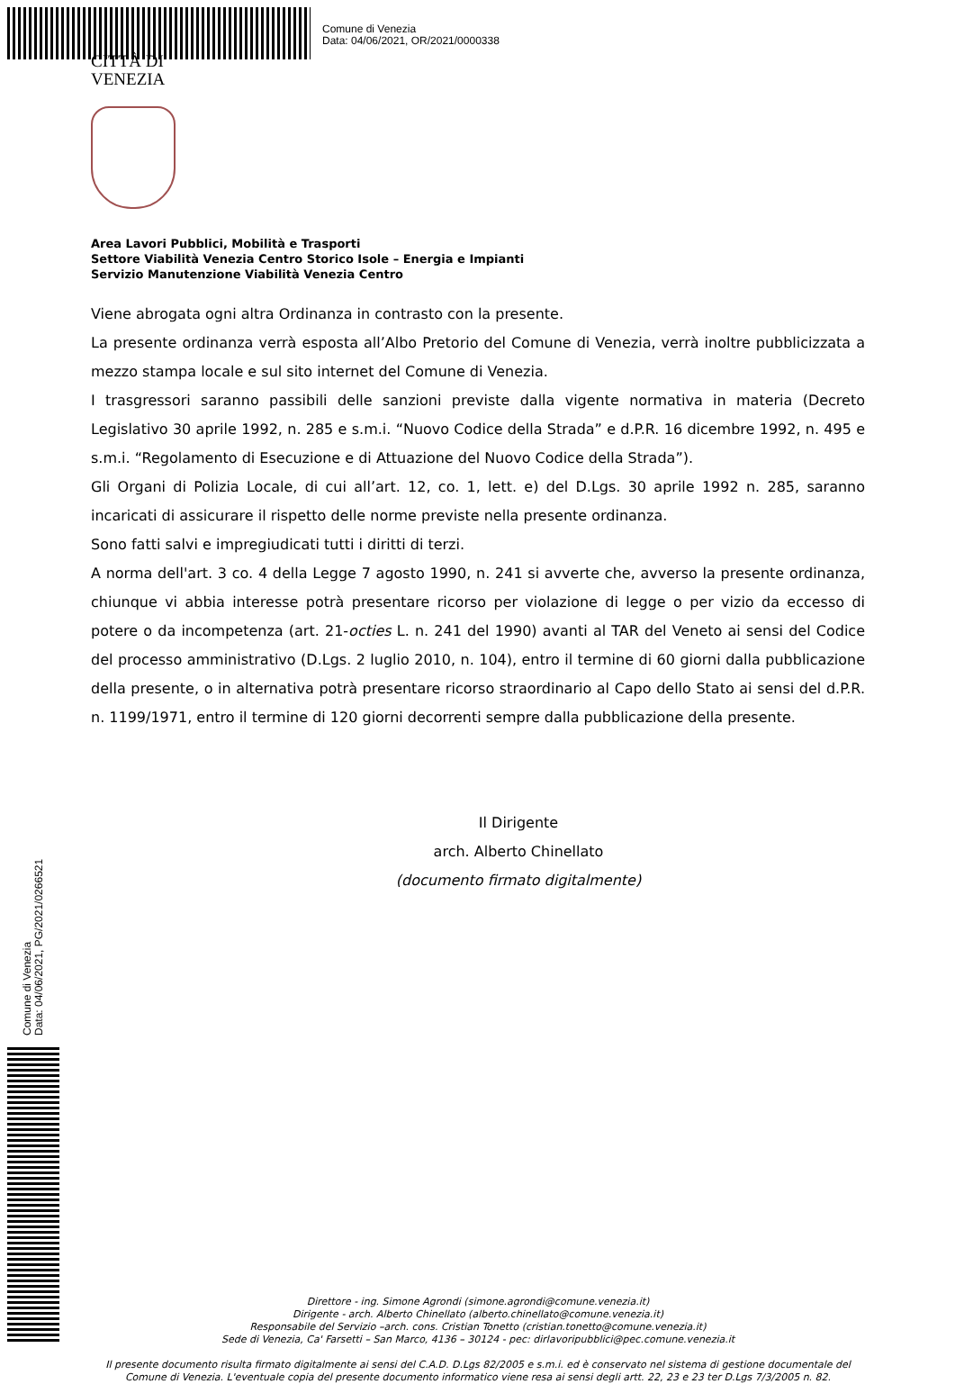Comune di Venezia
Data: 04/06/2021, OR/2021/0000338
CITTÀ DI
VENEZIA
Area Lavori Pubblici, Mobilità e Trasporti
Settore Viabilità Venezia Centro Storico Isole – Energia e Impianti
Servizio Manutenzione Viabilità Venezia Centro
Viene abrogata ogni altra Ordinanza in contrasto con la presente.
La presente ordinanza verrà esposta all’Albo Pretorio del Comune di Venezia, verrà inoltre pubblicizzata a mezzo stampa locale e sul sito internet del Comune di Venezia.
I trasgressori saranno passibili delle sanzioni previste dalla vigente normativa in materia (Decreto Legislativo 30 aprile 1992, n. 285 e s.m.i. “Nuovo Codice della Strada” e d.P.R. 16 dicembre 1992, n. 495 e s.m.i. “Regolamento di Esecuzione e di Attuazione del Nuovo Codice della Strada”).
Gli Organi di Polizia Locale, di cui all’art. 12, co. 1, lett. e) del D.Lgs. 30 aprile 1992 n. 285, saranno incaricati di assicurare il rispetto delle norme previste nella presente ordinanza.
Sono fatti salvi e impregiudicati tutti i diritti di terzi.
A norma dell'art. 3 co. 4 della Legge 7 agosto 1990, n. 241 si avverte che, avverso la presente ordinanza, chiunque vi abbia interesse potrà presentare ricorso per violazione di legge o per vizio da eccesso di potere o da incompetenza (art. 21-octies L. n. 241 del 1990) avanti al TAR del Veneto ai sensi del Codice del processo amministrativo (D.Lgs. 2 luglio 2010, n. 104), entro il termine di 60 giorni dalla pubblicazione della presente, o in alternativa potrà presentare ricorso straordinario al Capo dello Stato ai sensi del d.P.R. n. 1199/1971, entro il termine di 120 giorni decorrenti sempre dalla pubblicazione della presente.
Il Dirigente
arch. Alberto Chinellato
(documento firmato digitalmente)
Direttore - ing. Simone Agrondi (simone.agrondi@comune.venezia.it)
Dirigente - arch. Alberto Chinellato (alberto.chinellato@comune.venezia.it)
Responsabile del Servizio –arch. cons. Cristian Tonetto (cristian.tonetto@comune.venezia.it)
Sede di Venezia, Ca' Farsetti – San Marco, 4136 – 30124 - pec: dirlavoripubblici@pec.comune.venezia.it
Il presente documento risulta firmato digitalmente ai sensi del C.A.D. D.Lgs 82/2005 e s.m.i. ed è conservato nel sistema di gestione documentale del Comune di Venezia. L'eventuale copia del presente documento informatico viene resa ai sensi degli artt. 22, 23 e 23 ter D.Lgs 7/3/2005 n. 82.
Comune di Venezia
Data: 04/06/2021, PG/2021/0266521